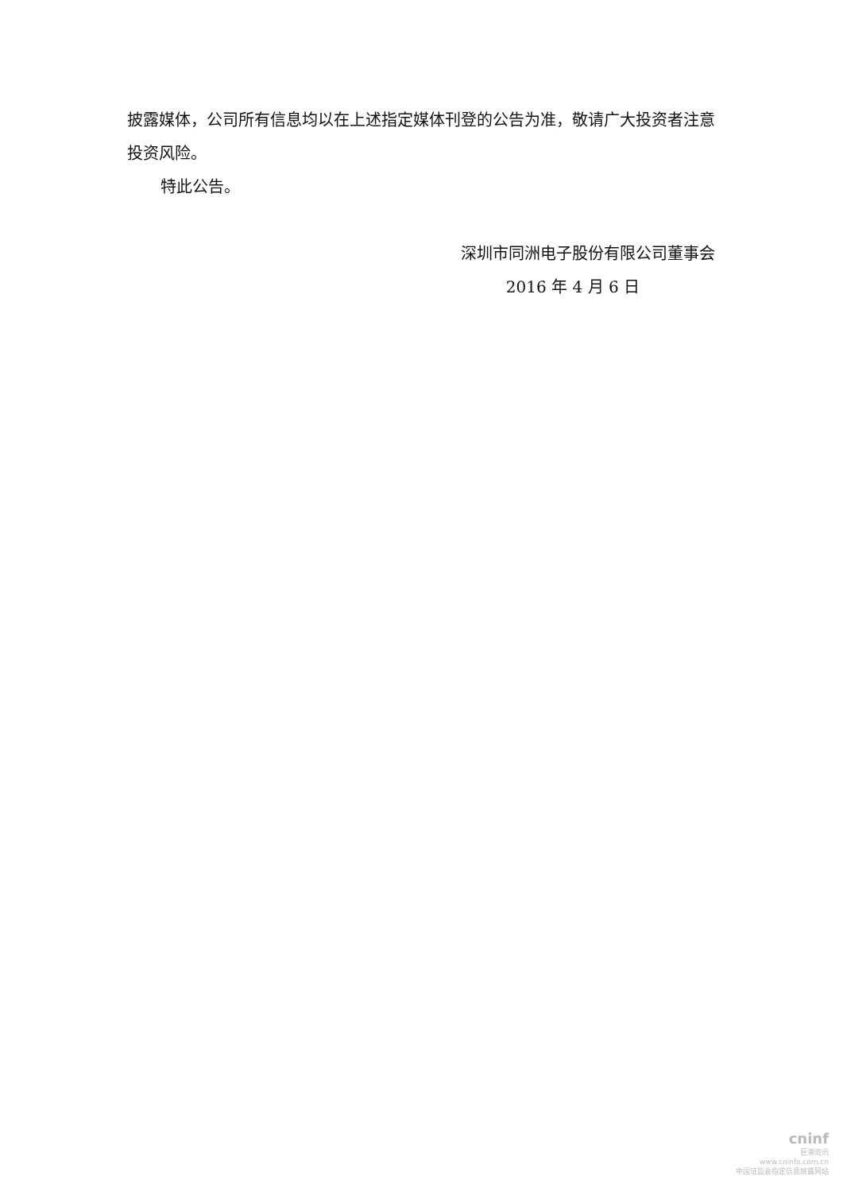披露媒体，公司所有信息均以在上述指定媒体刊登的公告为准，敬请广大投资者注意投资风险。
特此公告。
深圳市同洲电子股份有限公司董事会
2016 年 4 月 6 日
cninf
巨潮资讯
www.cninfo.com.cn
中国证监会指定信息披露网站